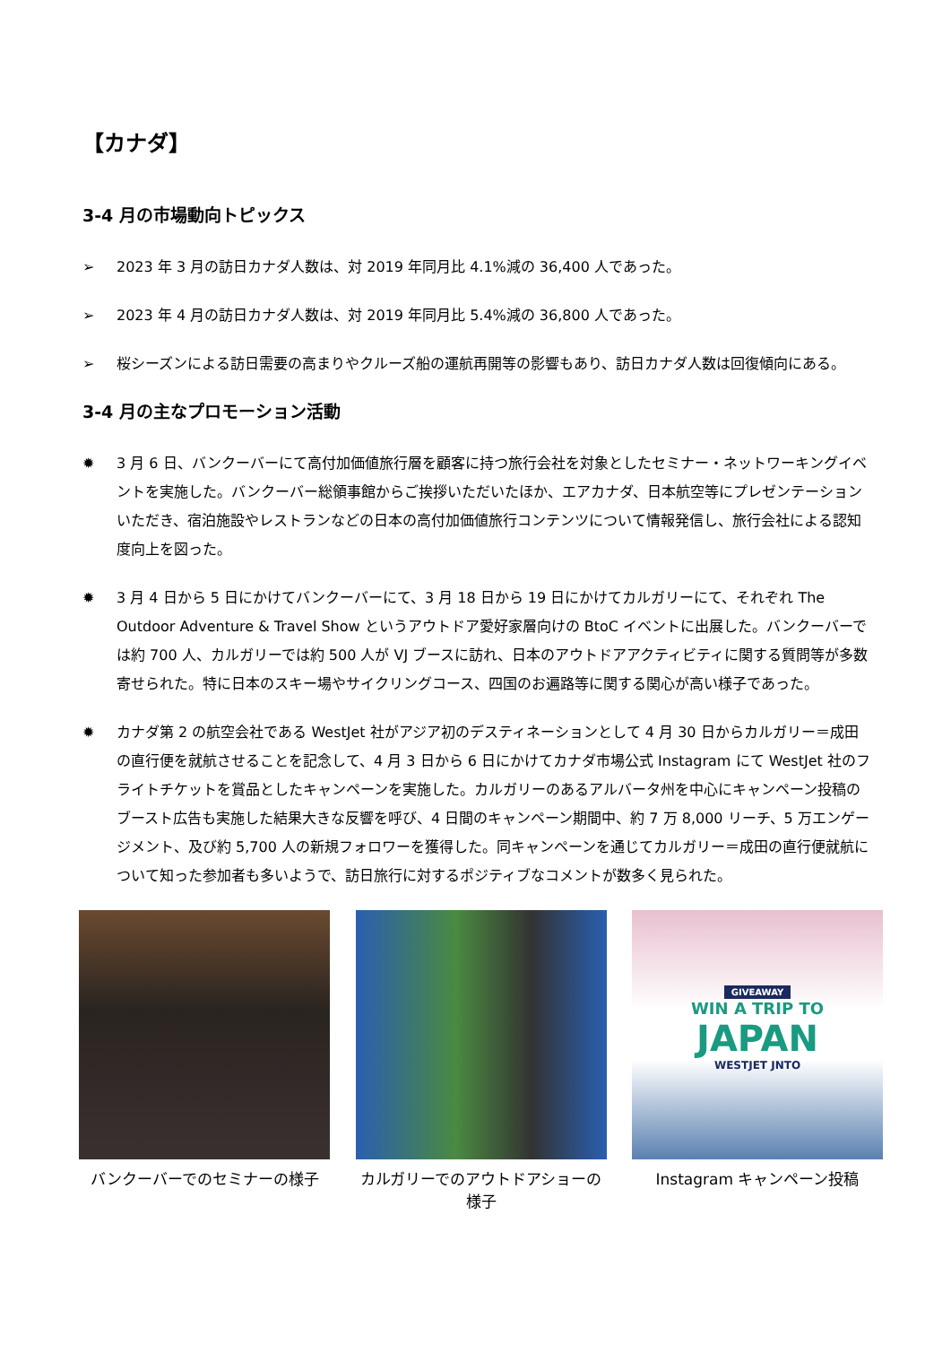【カナダ】
3-4 月の市場動向トピックス
➢ 2023 年 3 月の訪日カナダ人数は、対 2019 年同月比 4.1%減の 36,400 人であった。
➢ 2023 年 4 月の訪日カナダ人数は、対 2019 年同月比 5.4%減の 36,800 人であった。
➢ 桜シーズンによる訪日需要の高まりやクルーズ船の運航再開等の影響もあり、訪日カナダ人数は回復傾向にある。
3-4 月の主なプロモーション活動
✹ 3 月 6 日、バンクーバーにて高付加価値旅行層を顧客に持つ旅行会社を対象としたセミナー・ネットワーキングイベントを実施した。バンクーバー総領事館からご挨拶いただいたほか、エアカナダ、日本航空等にプレゼンテーションいただき、宿泊施設やレストランなどの日本の高付加価値旅行コンテンツについて情報発信し、旅行会社による認知度向上を図った。
✹ 3 月 4 日から 5 日にかけてバンクーバーにて、3 月 18 日から 19 日にかけてカルガリーにて、それぞれ The Outdoor Adventure & Travel Show というアウトドア愛好家層向けの BtoC イベントに出展した。バンクーバーでは約 700 人、カルガリーでは約 500 人が VJ ブースに訪れ、日本のアウトドアアクティビティに関する質問等が多数寄せられた。特に日本のスキー場やサイクリングコース、四国のお遍路等に関する関心が高い様子であった。
✹ カナダ第 2 の航空会社である WestJet 社がアジア初のデスティネーションとして 4 月 30 日からカルガリー＝成田の直行便を就航させることを記念して、4 月 3 日から 6 日にかけてカナダ市場公式 Instagram にて WestJet 社のフライトチケットを賞品としたキャンペーンを実施した。カルガリーのあるアルバータ州を中心にキャンペーン投稿のブースト広告も実施した結果大きな反響を呼び、4 日間のキャンペーン期間中、約 7 万 8,000 リーチ、5 万エンゲージメント、及び約 5,700 人の新規フォロワーを獲得した。同キャンペーンを通じてカルガリー＝成田の直行便就航について知った参加者も多いようで、訪日旅行に対するポジティブなコメントが数多く見られた。
バンクーバーでのセミナーの様子 カルガリーでのアウトドアショーの様子
GIVEAWAY
WIN A TRIP TO
JAPAN
WESTJET JNTO
Instagram キャンペーン投稿